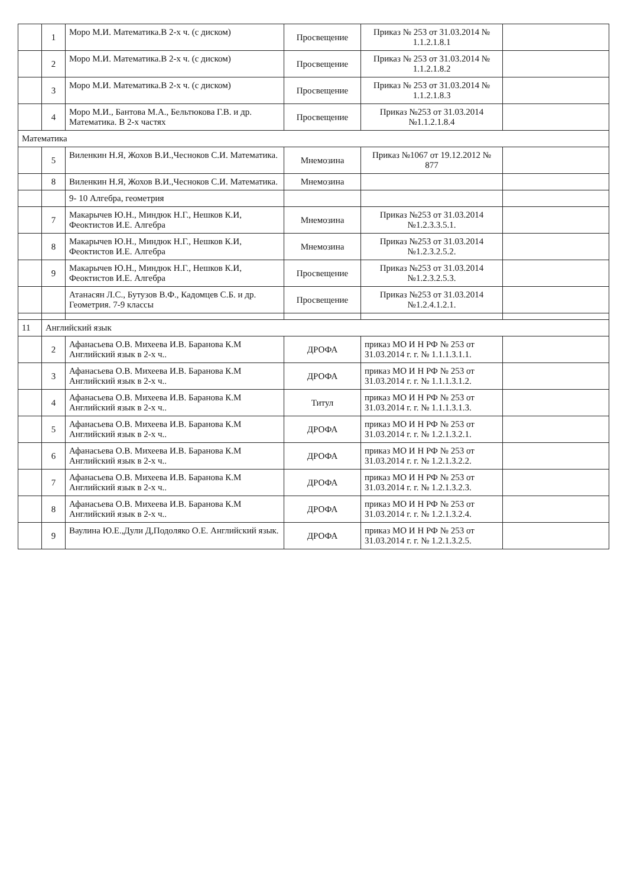| | 1 | Моро М.И. Математика.В 2-х ч. (с диском) | Просвещение | Приказ № 253 от 31.03.2014 № 1.1.2.1.8.1 | |
| | 2 | Моро М.И. Математика.В 2-х ч. (с диском) | Просвещение | Приказ № 253 от 31.03.2014 № 1.1.2.1.8.2 | |
| | 3 | Моро М.И. Математика.В 2-х ч. (с диском) | Просвещение | Приказ № 253 от 31.03.2014 № 1.1.2.1.8.3 | |
| | 4 | Моро М.И., Бантова М.А., Бельтюкова Г.В. и др. Математика. В 2-х частях | Просвещение | Приказ №253 от 31.03.2014 №1.1.2.1.8.4 | |
| Математика | | | | | |
| | 5 | Виленкин Н.Я, Жохов В.И.,Чесноков С.И. Математика. | Мнемозина | Приказ №1067 от 19.12.2012 № 877 | |
| | 8 | Виленкин Н.Я, Жохов В.И.,Чесноков С.И. Математика. | Мнемозина | | |
| | | 9- 10 Алгебра, геометрия | | | |
| | 7 | Макарычев Ю.Н., Миндюк Н.Г., Нешков К.И, Феоктистов И.Е. Алгебра | Мнемозина | Приказ №253 от 31.03.2014 №1.2.3.3.5.1. | |
| | 8 | Макарычев Ю.Н., Миндюк Н.Г., Нешков К.И, Феоктистов И.Е. Алгебра | Мнемозина | Приказ №253 от 31.03.2014 №1.2.3.2.5.2. | |
| | 9 | Макарычев Ю.Н., Миндюк Н.Г., Нешков К.И, Феоктистов И.Е. Алгебра | Просвещение | Приказ №253 от 31.03.2014 №1.2.3.2.5.3. | |
| | | Атанасян Л.С., Бутузов В.Ф., Кадомцев С.Б. и др. Геометрия. 7-9 классы | Просвещение | Приказ №253 от 31.03.2014 №1.2.4.1.2.1. | |
| 11 | Английский язык | | | | |
| | 2 | Афанасьева О.В. Михеева И.В. Баранова К.М Английский язык в 2-х ч.. | ДРОФА | приказ МО И Н РФ № 253 от 31.03.2014 г. г. № 1.1.1.3.1.1. | |
| | 3 | Афанасьева О.В. Михеева И.В. Баранова К.М Английский язык в 2-х ч.. | ДРОФА | приказ МО И Н РФ № 253 от 31.03.2014 г. г. № 1.1.1.3.1.2. | |
| | 4 | Афанасьева О.В. Михеева И.В. Баранова К.М Английский язык в 2-х ч.. | Титул | приказ МО И Н РФ № 253 от 31.03.2014 г. г. № 1.1.1.3.1.3. | |
| | 5 | Афанасьева О.В. Михеева И.В. Баранова К.М Английский язык в 2-х ч.. | ДРОФА | приказ МО И Н РФ № 253 от 31.03.2014 г. г. № 1.2.1.3.2.1. | |
| | 6 | Афанасьева О.В. Михеева И.В. Баранова К.М Английский язык в 2-х ч.. | ДРОФА | приказ МО И Н РФ № 253 от 31.03.2014 г. г. № 1.2.1.3.2.2. | |
| | 7 | Афанасьева О.В. Михеева И.В. Баранова К.М Английский язык в 2-х ч.. | ДРОФА | приказ МО И Н РФ № 253 от 31.03.2014 г. г. № 1.2.1.3.2.3. | |
| | 8 | Афанасьева О.В. Михеева И.В. Баранова К.М Английский язык в 2-х ч.. | ДРОФА | приказ МО И Н РФ № 253 от 31.03.2014 г. г. № 1.2.1.3.2.4. | |
| | 9 | Ваулина Ю.Е.,Дули Д,Подоляко О.Е. Английский язык. | ДРОФА | приказ МО И Н РФ № 253 от 31.03.2014 г. г. № 1.2.1.3.2.5. | |